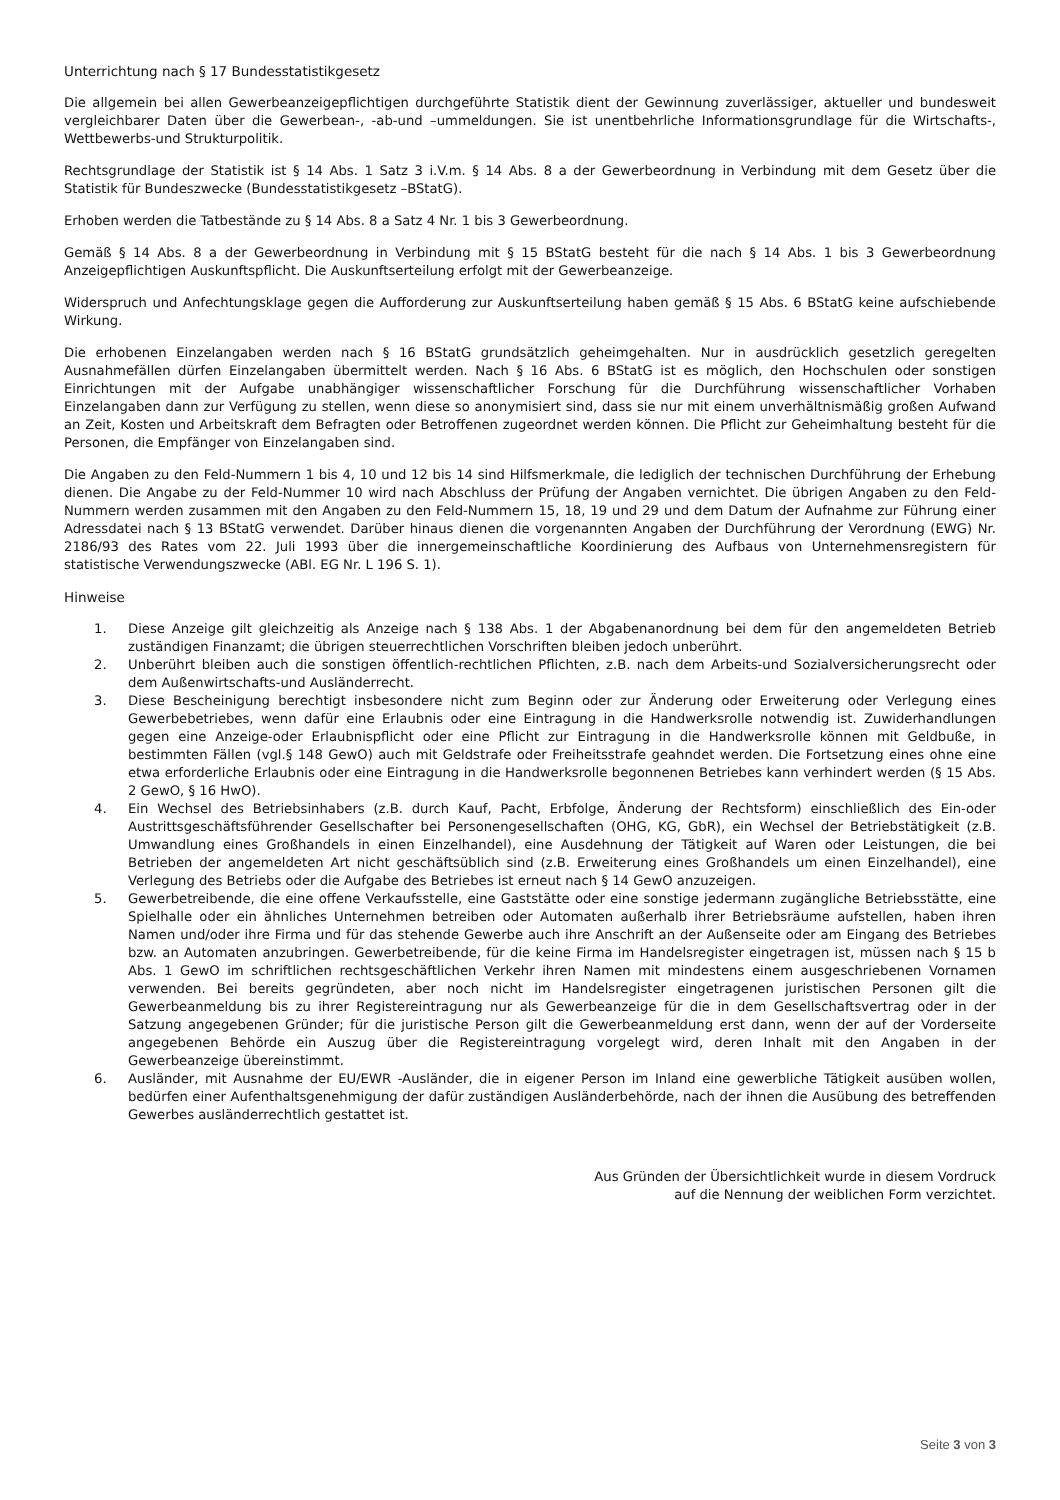Unterrichtung nach § 17 Bundesstatistikgesetz
Die allgemein bei allen Gewerbeanzeigepflichtigen durchgeführte Statistik dient der Gewinnung zuverlässiger, aktueller und bundesweit vergleichbarer Daten über die Gewerbean-, -ab-und –ummeldungen. Sie ist unentbehrliche Informationsgrundlage für die Wirtschafts-, Wettbewerbs-und Strukturpolitik.
Rechtsgrundlage der Statistik ist § 14 Abs. 1 Satz 3 i.V.m. § 14 Abs. 8 a der Gewerbeordnung in Verbindung mit dem Gesetz über die Statistik für Bundeszwecke (Bundesstatistikgesetz –BStatG).
Erhoben werden die Tatbestände zu § 14 Abs. 8 a Satz 4 Nr. 1 bis 3 Gewerbeordnung.
Gemäß § 14 Abs. 8 a der Gewerbeordnung in Verbindung mit § 15 BStatG besteht für die nach § 14 Abs. 1 bis 3 Gewerbeordnung Anzeigepflichtigen Auskunftspflicht. Die Auskunftserteilung erfolgt mit der Gewerbeanzeige.
Widerspruch und Anfechtungsklage gegen die Aufforderung zur Auskunftserteilung haben gemäß § 15 Abs. 6 BStatG keine aufschiebende Wirkung.
Die erhobenen Einzelangaben werden nach § 16 BStatG grundsätzlich geheimgehalten. Nur in ausdrücklich gesetzlich geregelten Ausnahmefällen dürfen Einzelangaben übermittelt werden. Nach § 16 Abs. 6 BStatG ist es möglich, den Hochschulen oder sonstigen Einrichtungen mit der Aufgabe unabhängiger wissenschaftlicher Forschung für die Durchführung wissenschaftlicher Vorhaben Einzelangaben dann zur Verfügung zu stellen, wenn diese so anonymisiert sind, dass sie nur mit einem unverhältnismäßig großen Aufwand an Zeit, Kosten und Arbeitskraft dem Befragten oder Betroffenen zugeordnet werden können. Die Pflicht zur Geheimhaltung besteht für die Personen, die Empfänger von Einzelangaben sind.
Die Angaben zu den Feld-Nummern 1 bis 4, 10 und 12 bis 14 sind Hilfsmerkmale, die lediglich der technischen Durchführung der Erhebung dienen. Die Angabe zu der Feld-Nummer 10 wird nach Abschluss der Prüfung der Angaben vernichtet. Die übrigen Angaben zu den Feld-Nummern werden zusammen mit den Angaben zu den Feld-Nummern 15, 18, 19 und 29 und dem Datum der Aufnahme zur Führung einer Adressdatei nach § 13 BStatG verwendet. Darüber hinaus dienen die vorgenannten Angaben der Durchführung der Verordnung (EWG) Nr. 2186/93 des Rates vom 22. Juli 1993 über die innergemeinschaftliche Koordinierung des Aufbaus von Unternehmensregistern für statistische Verwendungszwecke (ABl. EG Nr. L 196 S. 1).
Hinweise
1. Diese Anzeige gilt gleichzeitig als Anzeige nach § 138 Abs. 1 der Abgabenanordnung bei dem für den angemeldeten Betrieb zuständigen Finanzamt; die übrigen steuerrechtlichen Vorschriften bleiben jedoch unberührt.
2. Unberührt bleiben auch die sonstigen öffentlich-rechtlichen Pflichten, z.B. nach dem Arbeits-und Sozialversicherungsrecht oder dem Außenwirtschafts-und Ausländerrecht.
3. Diese Bescheinigung berechtigt insbesondere nicht zum Beginn oder zur Änderung oder Erweiterung oder Verlegung eines Gewerbebetriebes, wenn dafür eine Erlaubnis oder eine Eintragung in die Handwerksrolle notwendig ist. Zuwiderhandlungen gegen eine Anzeige-oder Erlaubnispflicht oder eine Pflicht zur Eintragung in die Handwerksrolle können mit Geldbuße, in bestimmten Fällen (vgl.§ 148 GewO) auch mit Geldstrafe oder Freiheitsstrafe geahndet werden. Die Fortsetzung eines ohne eine etwa erforderliche Erlaubnis oder eine Eintragung in die Handwerksrolle begonnenen Betriebes kann verhindert werden (§ 15 Abs. 2 GewO, § 16 HwO).
4. Ein Wechsel des Betriebsinhabers (z.B. durch Kauf, Pacht, Erbfolge, Änderung der Rechtsform) einschließlich des Ein-oder Austrittsgeschäftsführender Gesellschafter bei Personengesellschaften (OHG, KG, GbR), ein Wechsel der Betriebstätigkeit (z.B. Umwandlung eines Großhandels in einen Einzelhandel), eine Ausdehnung der Tätigkeit auf Waren oder Leistungen, die bei Betrieben der angemeldeten Art nicht geschäftsüblich sind (z.B. Erweiterung eines Großhandels um einen Einzelhandel), eine Verlegung des Betriebs oder die Aufgabe des Betriebes ist erneut nach § 14 GewO anzuzeigen.
5. Gewerbetreibende, die eine offene Verkaufsstelle, eine Gaststätte oder eine sonstige jedermann zugängliche Betriebsstätte, eine Spielhalle oder ein ähnliches Unternehmen betreiben oder Automaten außerhalb ihrer Betriebsräume aufstellen, haben ihren Namen und/oder ihre Firma und für das stehende Gewerbe auch ihre Anschrift an der Außenseite oder am Eingang des Betriebes bzw. an Automaten anzubringen. Gewerbetreibende, für die keine Firma im Handelsregister eingetragen ist, müssen nach § 15 b Abs. 1 GewO im schriftlichen rechtsgeschäftlichen Verkehr ihren Namen mit mindestens einem ausgeschriebenen Vornamen verwenden. Bei bereits gegründeten, aber noch nicht im Handelsregister eingetragenen juristischen Personen gilt die Gewerbeanmeldung bis zu ihrer Registereintragung nur als Gewerbeanzeige für die in dem Gesellschaftsvertrag oder in der Satzung angegebenen Gründer; für die juristische Person gilt die Gewerbeanmeldung erst dann, wenn der auf der Vorderseite angegebenen Behörde ein Auszug über die Registereintragung vorgelegt wird, deren Inhalt mit den Angaben in der Gewerbeanzeige übereinstimmt.
6. Ausländer, mit Ausnahme der EU/EWR -Ausländer, die in eigener Person im Inland eine gewerbliche Tätigkeit ausüben wollen, bedürfen einer Aufenthaltsgenehmigung der dafür zuständigen Ausländerbehörde, nach der ihnen die Ausübung des betreffenden Gewerbes ausländerrechtlich gestattet ist.
Aus Gründen der Übersichtlichkeit wurde in diesem Vordruck
auf die Nennung der weiblichen Form verzichtet.
Seite 3 von 3